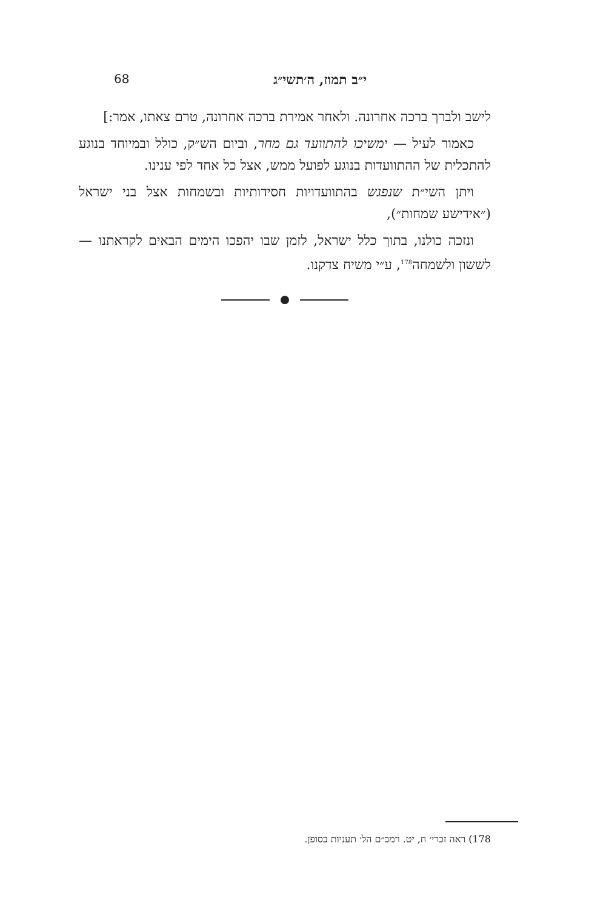י״ב תמוז, ה׳תשי״ג 68
לישב ולברך ברכה אחרונה. ולאחר אמירת ברכה אחרונה, טרם צאתו, אמר:]
כאמור לעיל — ימשיכו להתוועד גם מחר, וביום הש״ק, כולל ובמיוחד בנוגע להתכלית של ההתוועדות בנוגע לפועל ממש, אצל כל אחד לפי ענינו.
ויתן השי״ת שנפגש בהתוועדויות חסידותיות ובשמחות אצל בני ישראל (״אידישע שמחות״),
ונזכה כולנו, בתוך כלל ישראל, לזמן שבו יהפכו הימים הבאים לקראתנו — לששון ולשמחה<sup>178</sup>, ע״י משיח צדקנו.
178) ראה זכרי׳ ח, יט. רמב״ם הל׳ תעניות בסופן.